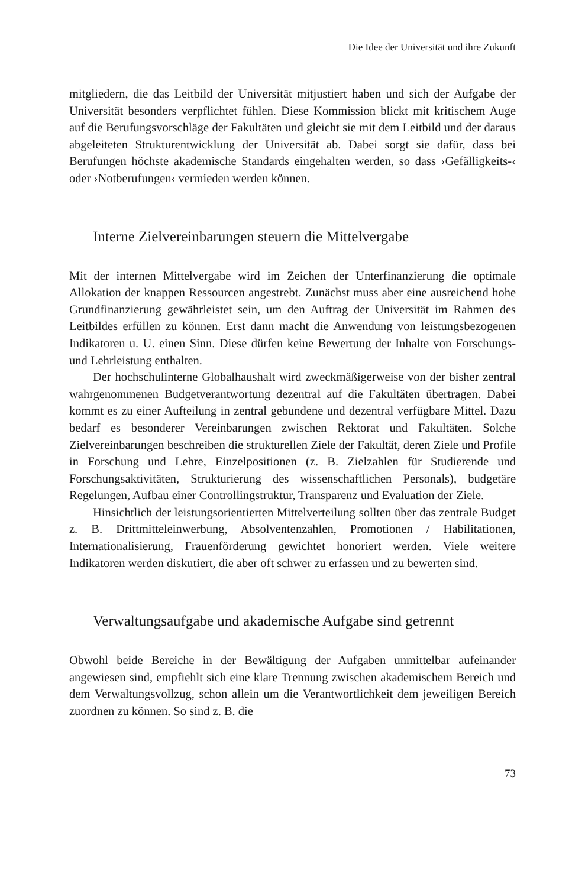Die Idee der Universität und ihre Zukunft
mitgliedern, die das Leitbild der Universität mitjustiert haben und sich der Aufgabe der Universität besonders verpflichtet fühlen. Diese Kommission blickt mit kritischem Auge auf die Berufungsvorschläge der Fakultäten und gleicht sie mit dem Leitbild und der daraus abgeleiteten Strukturentwicklung der Universität ab. Dabei sorgt sie dafür, dass bei Berufungen höchste akademische Standards eingehalten werden, so dass ›Gefälligkeits-‹ oder ›Notberufungen‹ vermieden werden können.
Interne Zielvereinbarungen steuern die Mittelvergabe
Mit der internen Mittelvergabe wird im Zeichen der Unterfinanzierung die optimale Allokation der knappen Ressourcen angestrebt. Zunächst muss aber eine ausreichend hohe Grundfinanzierung gewährleistet sein, um den Auftrag der Universität im Rahmen des Leitbildes erfüllen zu können. Erst dann macht die Anwendung von leistungsbezogenen Indikatoren u. U. einen Sinn. Diese dürfen keine Bewertung der Inhalte von Forschungs- und Lehrleistung enthalten.
Der hochschulinterne Globalhaushalt wird zweckmäßigerweise von der bisher zentral wahrgenommenen Budgetverantwortung dezentral auf die Fakultäten übertragen. Dabei kommt es zu einer Aufteilung in zentral gebundene und dezentral verfügbare Mittel. Dazu bedarf es besonderer Vereinbarungen zwischen Rektorat und Fakultäten. Solche Zielvereinbarungen beschreiben die strukturellen Ziele der Fakultät, deren Ziele und Profile in Forschung und Lehre, Einzelpositionen (z. B. Zielzahlen für Studierende und Forschungsaktivitäten, Strukturierung des wissenschaftlichen Personals), budgetäre Regelungen, Aufbau einer Controllingstruktur, Transparenz und Evaluation der Ziele.
Hinsichtlich der leistungsorientierten Mittelverteilung sollten über das zentrale Budget z. B. Drittmitteleinwerbung, Absolventenzahlen, Promotionen / Habilitationen, Internationalisierung, Frauenförderung gewichtet honoriert werden. Viele weitere Indikatoren werden diskutiert, die aber oft schwer zu erfassen und zu bewerten sind.
Verwaltungsaufgabe und akademische Aufgabe sind getrennt
Obwohl beide Bereiche in der Bewältigung der Aufgaben unmittelbar aufeinander angewiesen sind, empfiehlt sich eine klare Trennung zwischen akademischem Bereich und dem Verwaltungsvollzug, schon allein um die Verantwortlichkeit dem jeweiligen Bereich zuordnen zu können. So sind z. B. die
73